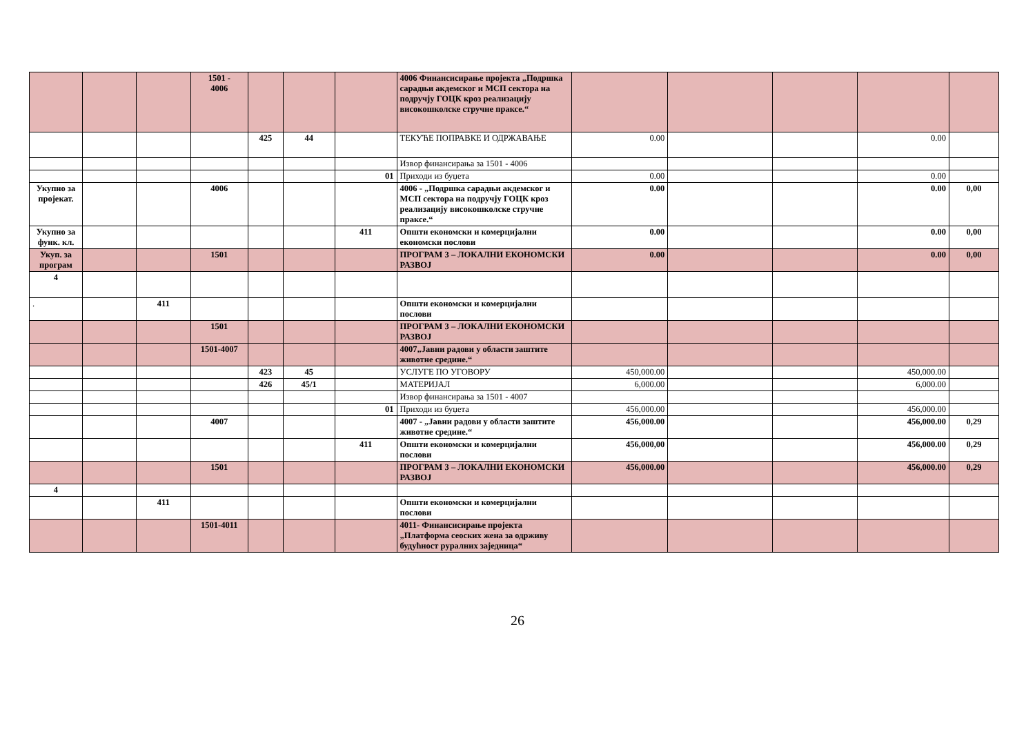| | | | 1501 - 4006 | | | | 4006 Финансисирање пројекта „Подршка сарадњи акдемског и МСП сектора на подручју ГОЦК кроз реализацију високошколске стручне праксе.“ | | | | | |
| | | | | 425 | 44 | | ТЕКУЋЕ ПОПРАВКЕ И ОДРЖАВАЊЕ | 0.00 | | | 0.00 | |
| | | | | | | | Извор финансирања за 1501 - 4006 | | | | | |
| | | | | | | 01 | Приходи из буџета | 0.00 | | | 0.00 | |
| Укупно за пројекат. | | | 4006 | | | | 4006 - „Подршка сарадњи акдемског и МСП сектора на подручју ГОЦК кроз реализацију високошколске стручне праксе.“ | 0.00 | | | 0.00 | 0,00 |
| Укупно за функ. кл. | | | | | | 411 | Општи економски и комерцијални економски послови | 0.00 | | | 0.00 | 0,00 |
| Укуп. за програм | | | 1501 | | | | ПРОГРАМ 3 – ЛОКАЛНИ ЕКОНОМСКИ РАЗВОЈ | 0.00 | | | 0.00 | 0,00 |
| 4 | | | | | | | | | | | | |
| . | | 411 | | | | | Општи економски и комерцијални послови | | | | | |
| | | | 1501 | | | | ПРОГРАМ 3 – ЛОКАЛНИ ЕКОНОМСКИ РАЗВОЈ | | | | | |
| | | | 1501-4007 | | | | 4007„Јавни радови у области заштите животне средине.“ | | | | | |
| | | | | 423 | 45 | | УСЛУГЕ ПО УГОВОРУ | 450,000.00 | | | 450,000.00 | |
| | | | | 426 | 45/1 | | МАТЕРИЈАЛ | 6,000.00 | | | 6,000.00 | |
| | | | | | | | Извор финансирања за 1501 - 4007 | | | | | |
| | | | | | | 01 | Приходи из буџета | 456,000.00 | | | 456,000.00 | |
| | | | 4007 | | | | 4007 - „Јавни радови у области заштите животне средине.“ | 456,000.00 | | | 456,000.00 | 0,29 |
| | | | | | | 411 | Општи економски и комерцијални послови | 456,000,00 | | | 456,000.00 | 0,29 |
| | | | 1501 | | | | ПРОГРАМ 3 – ЛОКАЛНИ ЕКОНОМСКИ РАЗВОЈ | 456,000.00 | | | 456,000.00 | 0,29 |
| 4 | | | | | | | | | | | | |
| | | 411 | | | | | Општи економски и комерцијални послови | | | | | |
| | | | 1501-4011 | | | | 4011- Финансисирање пројекта „Платформа сеоских жена за одрживу будућност руралних заједница“ | | | | | |
26